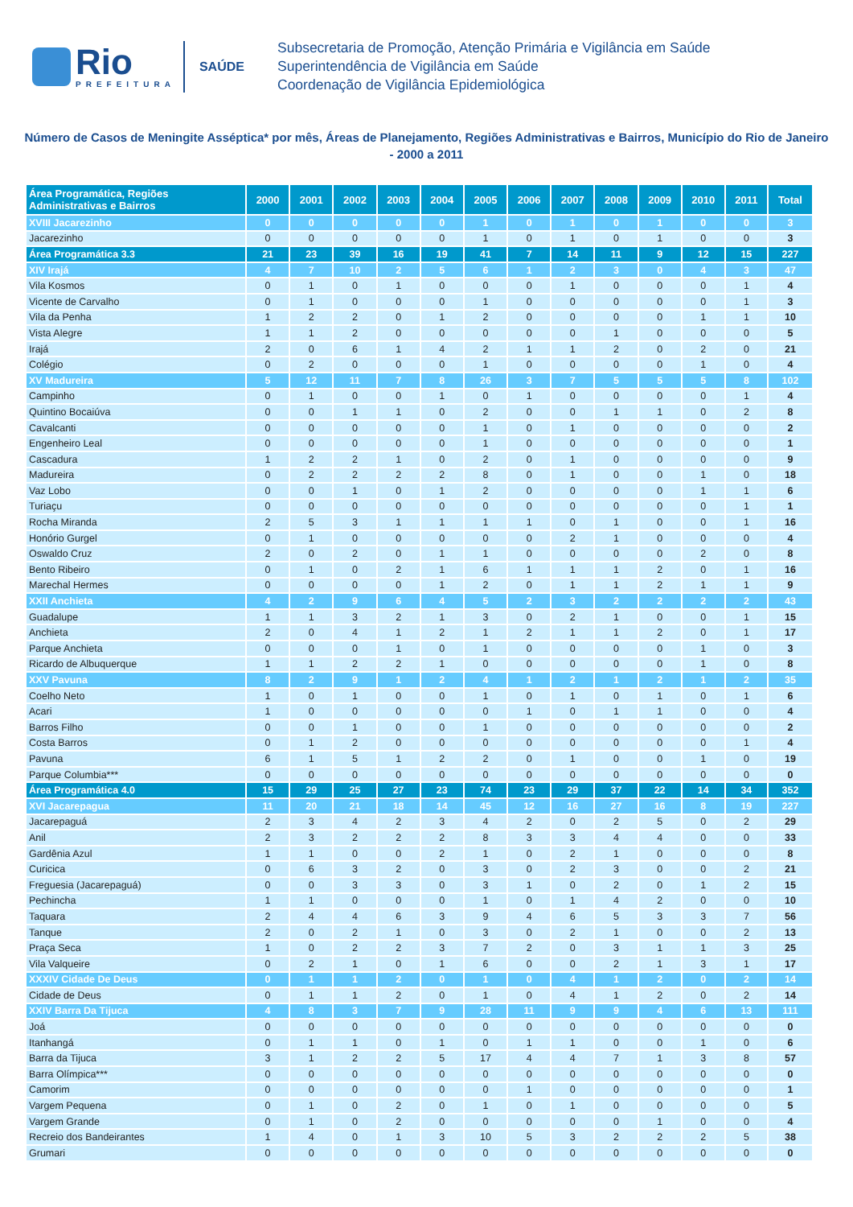Rio
PREFEITURA
SAÚDE
Subsecretaria de Promoção, Atenção Primária e Vigilância em Saúde
Superintendência de Vigilância em Saúde
Coordenação de Vigilância Epidemiológica
Número de Casos de Meningite Asséptica* por mês, Áreas de Planejamento, Regiões Administrativas e Bairros, Município do Rio de Janeiro - 2000 a 2011
| Área Programática, Regiões Administrativas e Bairros | 2000 | 2001 | 2002 | 2003 | 2004 | 2005 | 2006 | 2007 | 2008 | 2009 | 2010 | 2011 | Total |
| --- | --- | --- | --- | --- | --- | --- | --- | --- | --- | --- | --- | --- | --- |
| XVIII Jacarezinho | 0 | 0 | 0 | 0 | 0 | 1 | 0 | 1 | 0 | 1 | 0 | 0 | 3 |
| Jacarezinho | 0 | 0 | 0 | 0 | 0 | 1 | 0 | 1 | 0 | 1 | 0 | 0 | 3 |
| Área Programática 3.3 | 21 | 23 | 39 | 16 | 19 | 41 | 7 | 14 | 11 | 9 | 12 | 15 | 227 |
| XIV Irajá | 4 | 7 | 10 | 2 | 5 | 6 | 1 | 2 | 3 | 0 | 4 | 3 | 47 |
| Vila Kosmos | 0 | 1 | 0 | 1 | 0 | 0 | 0 | 1 | 0 | 0 | 0 | 1 | 4 |
| Vicente de Carvalho | 0 | 1 | 0 | 0 | 0 | 1 | 0 | 0 | 0 | 0 | 0 | 1 | 3 |
| Vila da Penha | 1 | 2 | 2 | 0 | 1 | 2 | 0 | 0 | 0 | 0 | 1 | 1 | 10 |
| Vista Alegre | 1 | 1 | 2 | 0 | 0 | 0 | 0 | 0 | 1 | 0 | 0 | 0 | 5 |
| Irajá | 2 | 0 | 6 | 1 | 4 | 2 | 1 | 1 | 2 | 0 | 2 | 0 | 21 |
| Colégio | 0 | 2 | 0 | 0 | 0 | 1 | 0 | 0 | 0 | 0 | 1 | 0 | 4 |
| XV Madureira | 5 | 12 | 11 | 7 | 8 | 26 | 3 | 7 | 5 | 5 | 5 | 8 | 102 |
| Campinho | 0 | 1 | 0 | 0 | 1 | 0 | 1 | 0 | 0 | 0 | 0 | 1 | 4 |
| Quintino Bocaiúva | 0 | 0 | 1 | 1 | 0 | 2 | 0 | 0 | 1 | 1 | 0 | 2 | 8 |
| Cavalcanti | 0 | 0 | 0 | 0 | 0 | 1 | 0 | 1 | 0 | 0 | 0 | 0 | 2 |
| Engenheiro Leal | 0 | 0 | 0 | 0 | 0 | 1 | 0 | 0 | 0 | 0 | 0 | 0 | 1 |
| Cascadura | 1 | 2 | 2 | 1 | 0 | 2 | 0 | 1 | 0 | 0 | 0 | 0 | 9 |
| Madureira | 0 | 2 | 2 | 2 | 2 | 8 | 0 | 1 | 0 | 0 | 1 | 0 | 18 |
| Vaz Lobo | 0 | 0 | 1 | 0 | 1 | 2 | 0 | 0 | 0 | 0 | 1 | 1 | 6 |
| Turiaçu | 0 | 0 | 0 | 0 | 0 | 0 | 0 | 0 | 0 | 0 | 0 | 1 | 1 |
| Rocha Miranda | 2 | 5 | 3 | 1 | 1 | 1 | 1 | 0 | 1 | 0 | 0 | 1 | 16 |
| Honório Gurgel | 0 | 1 | 0 | 0 | 0 | 0 | 0 | 2 | 1 | 0 | 0 | 0 | 4 |
| Oswaldo Cruz | 2 | 0 | 2 | 0 | 1 | 1 | 0 | 0 | 0 | 0 | 2 | 0 | 8 |
| Bento Ribeiro | 0 | 1 | 0 | 2 | 1 | 6 | 1 | 1 | 1 | 2 | 0 | 1 | 16 |
| Marechal Hermes | 0 | 0 | 0 | 0 | 1 | 2 | 0 | 1 | 1 | 2 | 1 | 1 | 9 |
| XXII Anchieta | 4 | 2 | 9 | 6 | 4 | 5 | 2 | 3 | 2 | 2 | 2 | 2 | 43 |
| Guadalupe | 1 | 1 | 3 | 2 | 1 | 3 | 0 | 2 | 1 | 0 | 0 | 1 | 15 |
| Anchieta | 2 | 0 | 4 | 1 | 2 | 1 | 2 | 1 | 1 | 2 | 0 | 1 | 17 |
| Parque Anchieta | 0 | 0 | 0 | 1 | 0 | 1 | 0 | 0 | 0 | 0 | 1 | 0 | 3 |
| Ricardo de Albuquerque | 1 | 1 | 2 | 2 | 1 | 0 | 0 | 0 | 0 | 0 | 1 | 0 | 8 |
| XXV Pavuna | 8 | 2 | 9 | 1 | 2 | 4 | 1 | 2 | 1 | 2 | 1 | 2 | 35 |
| Coelho Neto | 1 | 0 | 1 | 0 | 0 | 1 | 0 | 1 | 0 | 1 | 0 | 1 | 6 |
| Acari | 1 | 0 | 0 | 0 | 0 | 0 | 1 | 0 | 1 | 1 | 0 | 0 | 4 |
| Barros Filho | 0 | 0 | 1 | 0 | 0 | 1 | 0 | 0 | 0 | 0 | 0 | 0 | 2 |
| Costa Barros | 0 | 1 | 2 | 0 | 0 | 0 | 0 | 0 | 0 | 0 | 0 | 1 | 4 |
| Pavuna | 6 | 1 | 5 | 1 | 2 | 2 | 0 | 1 | 0 | 0 | 1 | 0 | 19 |
| Parque Columbia*** | 0 | 0 | 0 | 0 | 0 | 0 | 0 | 0 | 0 | 0 | 0 | 0 | 0 |
| Área Programática 4.0 | 15 | 29 | 25 | 27 | 23 | 74 | 23 | 29 | 37 | 22 | 14 | 34 | 352 |
| XVI Jacarepagua | 11 | 20 | 21 | 18 | 14 | 45 | 12 | 16 | 27 | 16 | 8 | 19 | 227 |
| Jacarepaguá | 2 | 3 | 4 | 2 | 3 | 4 | 2 | 0 | 2 | 5 | 0 | 2 | 29 |
| Anil | 2 | 3 | 2 | 2 | 2 | 8 | 3 | 3 | 4 | 4 | 0 | 0 | 33 |
| Gardênia Azul | 1 | 1 | 0 | 0 | 2 | 1 | 0 | 2 | 1 | 0 | 0 | 0 | 8 |
| Curicica | 0 | 6 | 3 | 2 | 0 | 3 | 0 | 2 | 3 | 0 | 0 | 2 | 21 |
| Freguesia (Jacarepaguá) | 0 | 0 | 3 | 3 | 0 | 3 | 1 | 0 | 2 | 0 | 1 | 2 | 15 |
| Pechincha | 1 | 1 | 0 | 0 | 0 | 1 | 0 | 1 | 4 | 2 | 0 | 0 | 10 |
| Taquara | 2 | 4 | 4 | 6 | 3 | 9 | 4 | 6 | 5 | 3 | 3 | 7 | 56 |
| Tanque | 2 | 0 | 2 | 1 | 0 | 3 | 0 | 2 | 1 | 0 | 0 | 2 | 13 |
| Praça Seca | 1 | 0 | 2 | 2 | 3 | 7 | 2 | 0 | 3 | 1 | 1 | 3 | 25 |
| Vila Valqueire | 0 | 2 | 1 | 0 | 1 | 6 | 0 | 0 | 2 | 1 | 3 | 1 | 17 |
| XXXIV Cidade De Deus | 0 | 1 | 1 | 2 | 0 | 1 | 0 | 4 | 1 | 2 | 0 | 2 | 14 |
| Cidade de Deus | 0 | 1 | 1 | 2 | 0 | 1 | 0 | 4 | 1 | 2 | 0 | 2 | 14 |
| XXIV Barra Da Tijuca | 4 | 8 | 3 | 7 | 9 | 28 | 11 | 9 | 9 | 4 | 6 | 13 | 111 |
| Joá | 0 | 0 | 0 | 0 | 0 | 0 | 0 | 0 | 0 | 0 | 0 | 0 | 0 |
| Itanhangá | 0 | 1 | 1 | 0 | 1 | 0 | 1 | 1 | 0 | 0 | 1 | 0 | 6 |
| Barra da Tijuca | 3 | 1 | 2 | 2 | 5 | 17 | 4 | 4 | 7 | 1 | 3 | 8 | 57 |
| Barra Olímpica*** | 0 | 0 | 0 | 0 | 0 | 0 | 0 | 0 | 0 | 0 | 0 | 0 | 0 |
| Camorim | 0 | 0 | 0 | 0 | 0 | 0 | 1 | 0 | 0 | 0 | 0 | 0 | 1 |
| Vargem Pequena | 0 | 1 | 0 | 2 | 0 | 1 | 0 | 1 | 0 | 0 | 0 | 0 | 5 |
| Vargem Grande | 0 | 1 | 0 | 2 | 0 | 0 | 0 | 0 | 0 | 1 | 0 | 0 | 4 |
| Recreio dos Bandeirantes | 1 | 4 | 0 | 1 | 3 | 10 | 5 | 3 | 2 | 2 | 2 | 5 | 38 |
| Grumari | 0 | 0 | 0 | 0 | 0 | 0 | 0 | 0 | 0 | 0 | 0 | 0 | 0 |